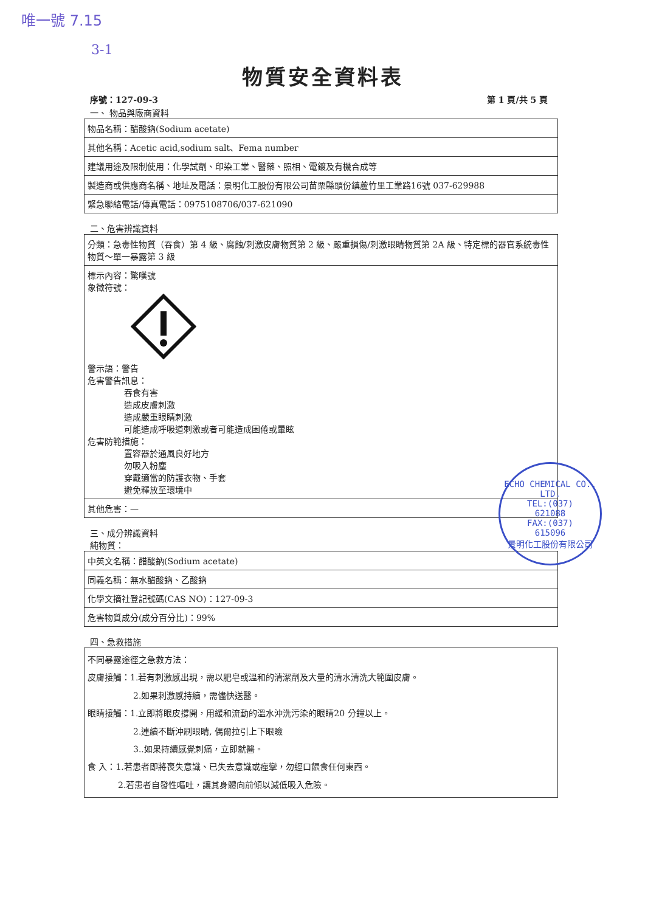唯一號 7.15
3-1
物質安全資料表
序號：127-09-3 第 1 頁/共 5 頁
一、 物品與廠商資料
| 物品名稱：醋酸鈉(Sodium acetate) |
| 其他名稱：Acetic acid,sodium salt、Fema number |
| 建議用途及限制使用：化學試劑、印染工業、醫藥、照相、電鍍及有機合成等 |
| 製造商或供應商名稱、地址及電話：景明化工股份有限公司苗栗縣頭份鎮蘆竹里工業路16號 037-629988 |
| 緊急聯絡電話/傳真電話：0975108706/037-621090 |
二、危害辨識資料
| 分類：急毒性物質（吞食）第 4 級、腐蝕/刺激皮膚物質第 2 級、嚴重損傷/刺激眼睛物質第 2A 級、特定標的器官系統毒性物質～單一暴露第 3 級 |
| 標示內容：驚嘆號 象徵符號： 警示語：警告 危害警告訊息： 吞食有害 造成皮膚刺激 造成嚴重眼睛刺激 可能造成呼吸道刺激或者可能造成困倦或暈眩 危害防範措施： 置容器於通風良好地方 勿吸入粉塵 穿戴適當的防護衣物、手套 避免釋放至環境中 |
| 其他危害：— |
三、成分辨識資料
純物質：
| 中英文名稱：醋酸鈉(Sodium acetate) |
| 同義名稱：無水醋酸鈉、乙酸鈉 |
| 化學文摘社登記號碼(CAS NO)：127-09-3 |
| 危害物質成分(成分百分比)：99% |
四、急救措施
| 不同暴露途徑之急救方法： 皮膚接觸：1.若有刺激感出現，需以肥皂或溫和的清潔劑及大量的清水清洗大範圍皮膚。 2.如果刺激感持續，需儘快送醫。 眼睛接觸：1.立即將眼皮撐開，用緩和流動的溫水沖洗污染的眼睛20 分鐘以上。 2.連續不斷沖刷眼睛, 偶爾拉引上下眼瞼 3..如果持續感覺刺痛，立即就醫。 食 入：1.若患者即將喪失意識、已失去意識或痙攣，勿經口餵食任何東西。 2.若患者自發性嘔吐，讓其身體向前傾以減低吸入危險。 |
ECHO CHEMICAL CO., LTD.
TEL:(037)
621088
FAX:(037)
615096
景明化工股份有限公司